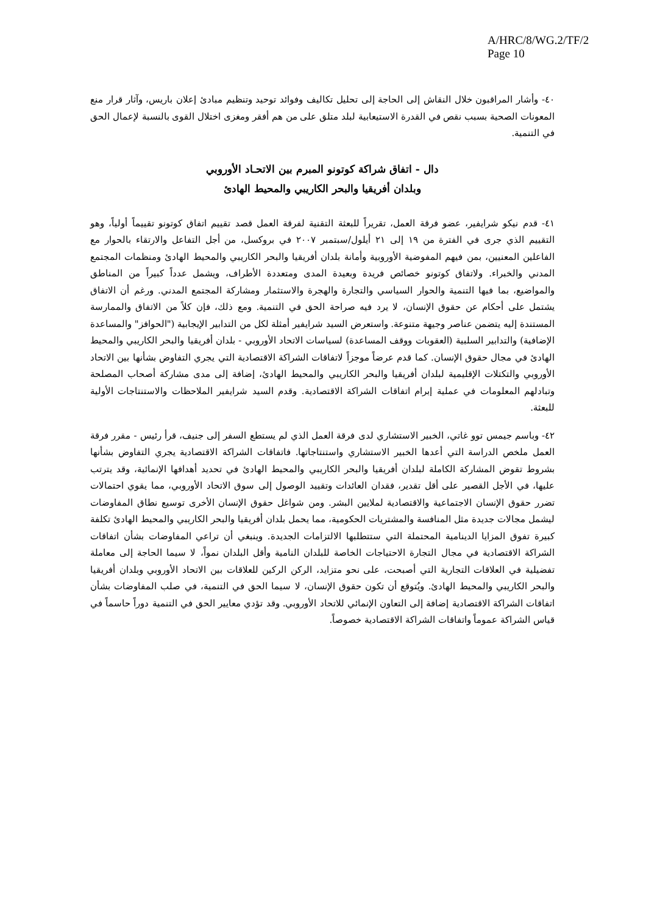A/HRC/8/WG.2/TF/2
Page 10
٤٠- وأشار المراقبون خلال النقاش إلى الحاجة إلى تحليل تكاليف وفوائد توحيد وتنظيم مبادئ إعلان باريس، وآثار قرار منع المعونات الصحية بسبب نقص في القدرة الاستيعابية لبلد متلق على من هم أفقر ومغزى اختلال القوى بالنسبة لإعمال الحق في التنمية.
دال - اتفاق شراكة كوتونو المبرم بين الاتحـاد الأوروبي
وبلدان أفريقيا والبحر الكاريبي والمحيط الهادئ
٤١- قدم نيكو شرايفير، عضو فرقة العمل، تقريراً للبعثة التقنية لفرقة العمل قصد تقييم اتفاق كوتونو تقييماً أولياً، وهو التقييم الذي جرى في الفترة من ١٩ إلى ٢١ أيلول/سبتمبر ٢٠٠٧ في بروكسل، من أجل التفاعل والارتقاء بالحوار مع الفاعلين المعنيين، بمن فيهم المفوضية الأوروبية وأمانة بلدان أفريقيا والبحر الكاريبي والمحيط الهادئ ومنظمات المجتمع المدني والخبراء. ولاتفاق كوتونو خصائص فريدة وبعيدة المدى ومتعددة الأطراف، ويشمل عدداً كبيراً من المناطق والمواضيع، بما فيها التنمية والحوار السياسي والتجارة والهجرة والاستثمار ومشاركة المجتمع المدني. ورغم أن الاتفاق يشتمل على أحكام عن حقوق الإنسان، لا يرد فيه صراحة الحق في التنمية. ومع ذلك، فإن كلاً من الاتفاق والممارسة المستندة إليه يتضمن عناصر وجيهة متنوعة. واستعرض السيد شرايفير أمثلة لكل من التدابير الإيجابية ("الحوافز" والمساعدة الإضافية) والتدابير السلبية (العقوبات ووقف المساعدة) لسياسات الاتحاد الأوروبي - بلدان أفريقيا والبحر الكاريبي والمحيط الهادئ في مجال حقوق الإنسان. كما قدم عرضاً موجزاً لاتفاقات الشراكة الاقتصادية التي يجري التفاوض بشأنها بين الاتحاد الأوروبي والتكتلات الإقليمية لبلدان أفريقيا والبحر الكاريبي والمحيط الهادئ، إضافة إلى مدى مشاركة أصحاب المصلحة وتبادلهم المعلومات في عملية إبرام اتفاقات الشراكة الاقتصادية. وقدم السيد شرايفير الملاحظات والاستنتاجات الأولية للبعثة.
٤٢- وباسم جيمس توو غاتي، الخبير الاستشاري لدى فرقة العمل الذي لم يستطع السفر إلى جنيف، قرأ رئيس - مقرر فرقة العمل ملخص الدراسة التي أعدها الخبير الاستشاري واستنتاجاتها. فاتفاقات الشراكة الاقتصادية يجري التفاوض بشأنها بشروط تقوض المشاركة الكاملة لبلدان أفريقيا والبحر الكاريبي والمحيط الهادئ في تحديد أهدافها الإنمائية، وقد يترتب عليها، في الأجل القصير على أقل تقدير، فقدان العائدات وتقييد الوصول إلى سوق الاتحاد الأوروبي، مما يقوي احتمالات تضرر حقوق الإنسان الاجتماعية والاقتصادية لملايين البشر. ومن شواغل حقوق الإنسان الأخرى توسيع نطاق المفاوضات ليشمل مجالات جديدة مثل المنافسة والمشتريات الحكومية، مما يحمل بلدان أفريقيا والبحر الكاريبي والمحيط الهادئ تكلفة كبيرة تفوق المزايا الدينامية المحتملة التي ستتطلبها الالتزامات الجديدة. وينبغي أن تراعي المفاوضات بشأن اتفاقات الشراكة الاقتصادية في مجال التجارة الاحتياجات الخاصة للبلدان النامية وأقل البلدان نمواً، لا سيما الحاجة إلى معاملة تفضيلية في العلاقات التجارية التي أصبحت، على نحو متزايد، الركن الركين للعلاقات بين الاتحاد الأوروبي وبلدان أفريقيا والبحر الكاريبي والمحيط الهادئ. ويُتوقع أن تكون حقوق الإنسان، لا سيما الحق في التنمية، في صلب المفاوضات بشأن اتفاقات الشراكة الاقتصادية إضافة إلى التعاون الإنمائي للاتحاد الأوروبي. وقد تؤدي معايير الحق في التنمية دوراً حاسماً في قياس الشراكة عموماً واتفاقات الشراكة الاقتصادية خصوصاً.